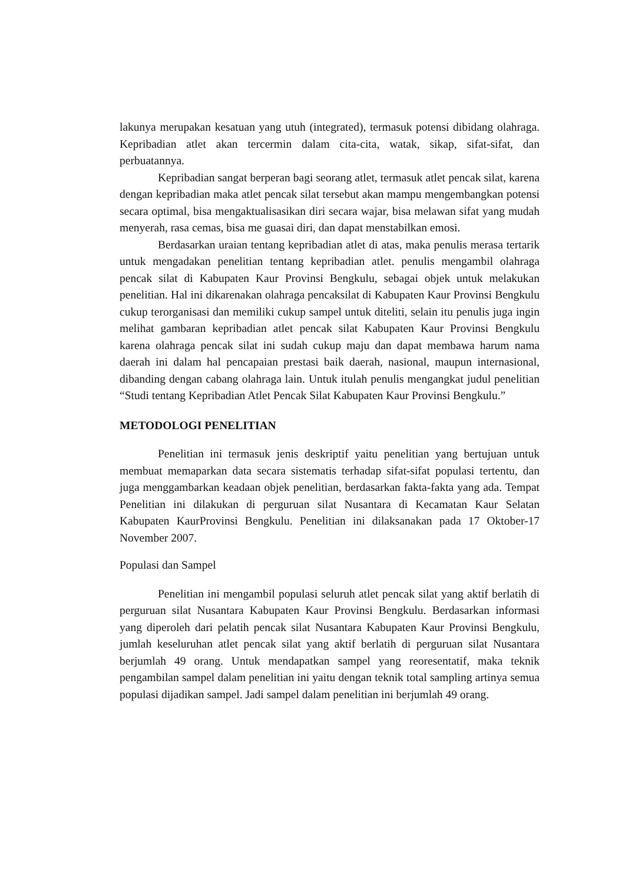lakunya merupakan kesatuan yang utuh (integrated), termasuk potensi dibidang olahraga. Kepribadian atlet akan tercermin dalam cita-cita, watak, sikap, sifat-sifat, dan perbuatannya.
Kepribadian sangat berperan bagi seorang atlet, termasuk atlet pencak silat, karena dengan kepribadian maka atlet pencak silat tersebut akan mampu mengembangkan potensi secara optimal, bisa mengaktualisasikan diri secara wajar, bisa melawan sifat yang mudah menyerah, rasa cemas, bisa me guasai diri, dan dapat menstabilkan emosi.
Berdasarkan uraian tentang kepribadian atlet di atas, maka penulis merasa tertarik untuk mengadakan penelitian tentang kepribadian atlet. penulis mengambil olahraga pencak silat di Kabupaten Kaur Provinsi Bengkulu, sebagai objek untuk melakukan penelitian. Hal ini dikarenakan olahraga pencaksilat di Kabupaten Kaur Provinsi Bengkulu cukup terorganisasi dan memiliki cukup sampel untuk diteliti, selain itu penulis juga ingin melihat gambaran kepribadian atlet pencak silat Kabupaten Kaur Provinsi Bengkulu karena olahraga pencak silat ini sudah cukup maju dan dapat membawa harum nama daerah ini dalam hal pencapaian prestasi baik daerah, nasional, maupun internasional, dibanding dengan cabang olahraga lain. Untuk itulah penulis mengangkat judul penelitian “Studi tentang Kepribadian Atlet Pencak Silat Kabupaten Kaur Provinsi Bengkulu.”
METODOLOGI PENELITIAN
Penelitian ini termasuk jenis deskriptif yaitu penelitian yang bertujuan untuk membuat memaparkan data secara sistematis terhadap sifat-sifat populasi tertentu, dan juga menggambarkan keadaan objek penelitian, berdasarkan fakta-fakta yang ada. Tempat Penelitian ini dilakukan di perguruan silat Nusantara di Kecamatan Kaur Selatan Kabupaten KaurProvinsi Bengkulu. Penelitian ini dilaksanakan pada 17 Oktober-17 November 2007.
Populasi dan Sampel
Penelitian ini mengambil populasi seluruh atlet pencak silat yang aktif berlatih di perguruan silat Nusantara Kabupaten Kaur Provinsi Bengkulu. Berdasarkan informasi yang diperoleh dari pelatih pencak silat Nusantara Kabupaten Kaur Provinsi Bengkulu, jumlah keseluruhan atlet pencak silat yang aktif berlatih di perguruan silat Nusantara berjumlah 49 orang. Untuk mendapatkan sampel yang reoresentatif, maka teknik pengambilan sampel dalam penelitian ini yaitu dengan teknik total sampling artinya semua populasi dijadikan sampel. Jadi sampel dalam penelitian ini berjumlah 49 orang.